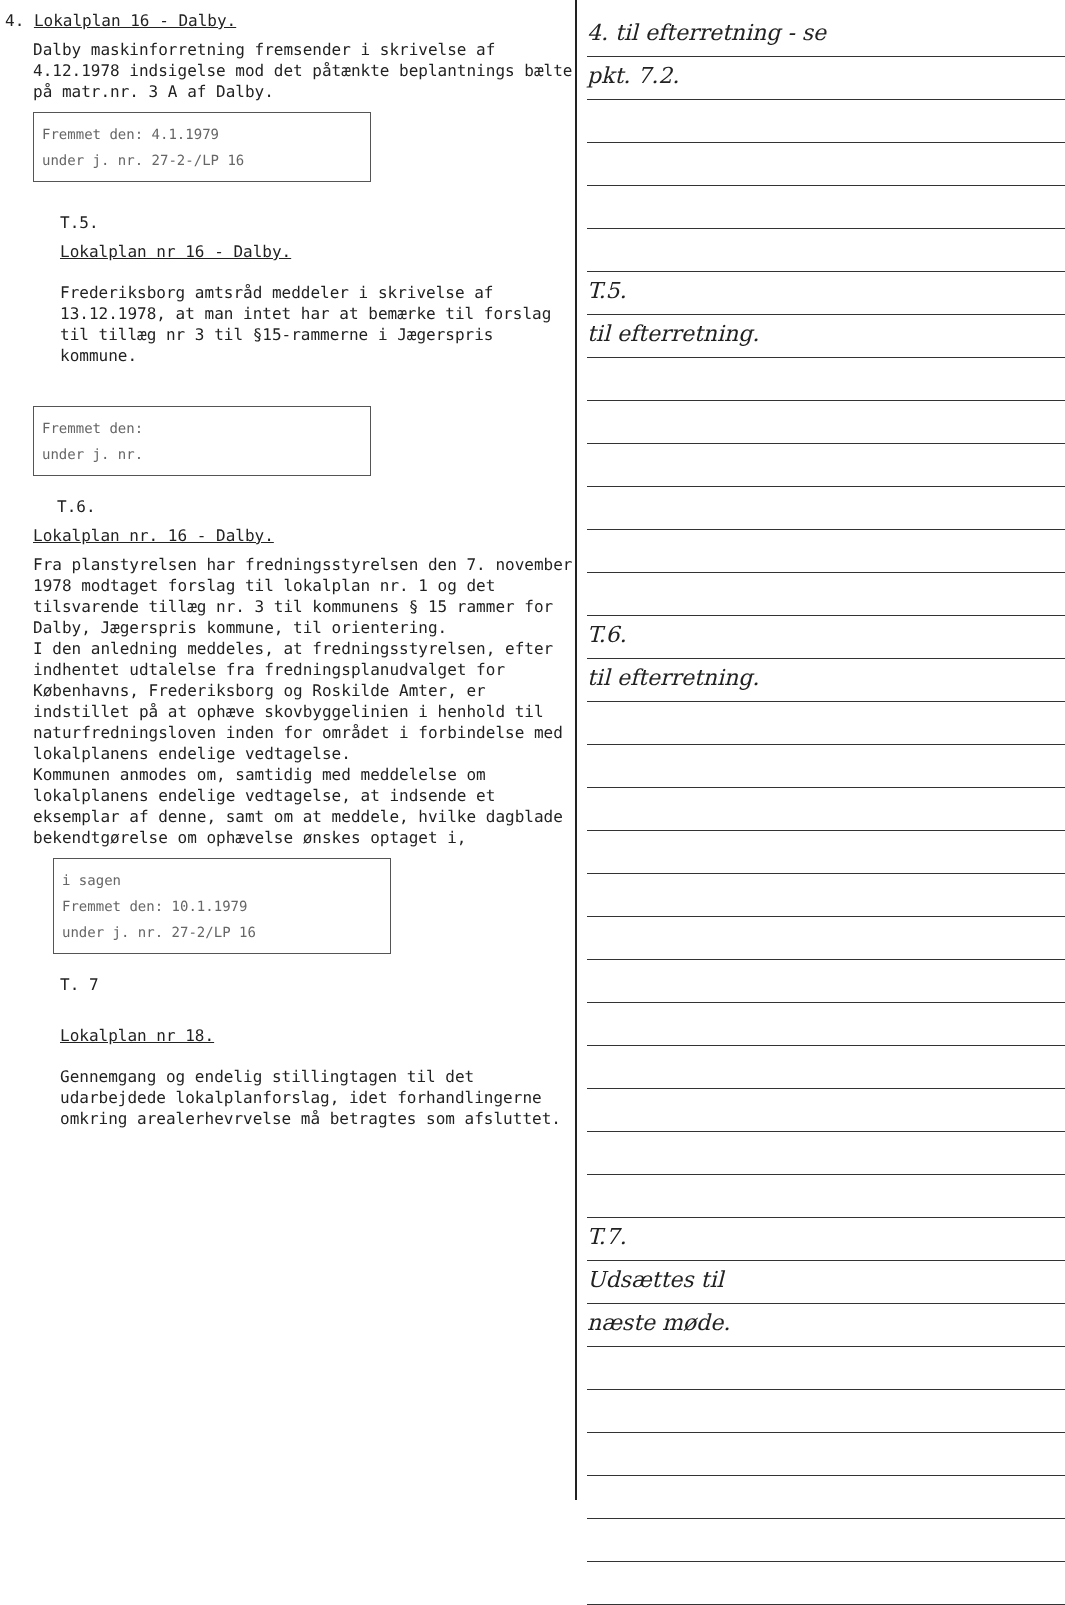4. Lokalplan 16 - Dalby.
Dalby maskinforretning fremsender i skrivelse af 4.12.1978 indsigelse mod det påtænkte beplantnings bælte på matr.nr. 3 A af Dalby.
Fremmet den: 4.1.1979
under j. nr. 27-2-/LP 16
T.5.
Lokalplan nr 16 - Dalby.
Frederiksborg amtsråd meddeler i skrivelse af 13.12.1978, at man intet har at bemærke til forslag til tillæg nr 3 til §15-rammerne i Jægerspris kommune.
Fremmet den:
under j. nr.
T.6.
Lokalplan nr. 16 - Dalby.
Fra planstyrelsen har fredningsstyrelsen den 7. november 1978 modtaget forslag til lokalplan nr. 1 og det tilsvarende tillæg nr. 3 til kommunens § 15 rammer for Dalby, Jægerspris kommune, til orientering.
I den anledning meddeles, at fredningsstyrelsen, efter indhentet udtalelse fra fredningsplanudvalget for Københavns, Frederiksborg og Roskilde Amter, er indstillet på at ophæve skovbyggelinien i henhold til naturfredningsloven inden for området i forbindelse med lokalplanens endelige vedtagelse.
Kommunen anmodes om, samtidig med meddelelse om lokalplanens endelige vedtagelse, at indsende et eksemplar af denne, samt om at meddele, hvilke dagblade bekendtgørelse om ophævelse ønskes optaget i,
i sagen
Fremmet den: 10.1.1979
under j. nr. 27-2/LP 16
T. 7
Lokalplan nr 18.
Gennemgang og endelig stillingtagen til det udarbejdede lokalplanforslag, idet forhandlingerne omkring arealerhevrvelse må betragtes som afsluttet.
4. til efterretning - se
pkt. 7.2.
T.5.
til efterretning.
T.6.
til efterretning.
T.7.
Udsættes til
næste møde.